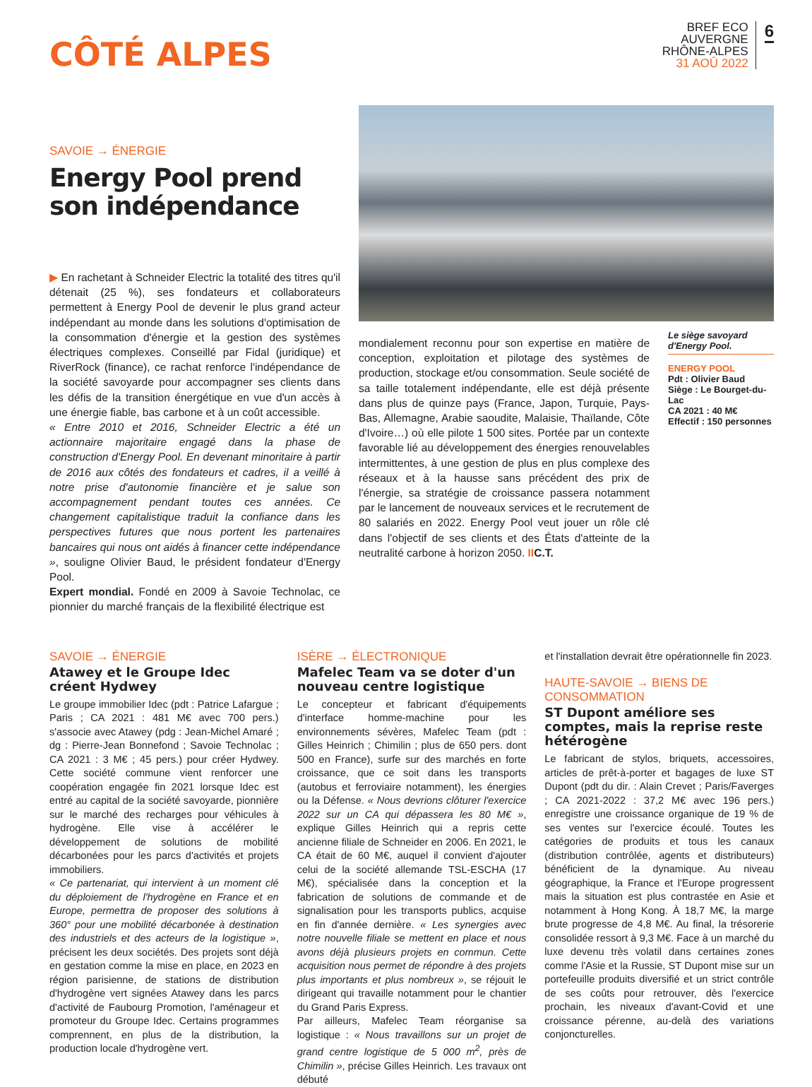CÔTÉ ALPES
BREF ECO
AUVERGNE
RHÔNE-ALPES
31 AOÛ 2022
6
SAVOIE → ÉNERGIE
Energy Pool prend son indépendance
▶ En rachetant à Schneider Electric la totalité des titres qu'il détenait (25 %), ses fondateurs et collaborateurs permettent à Energy Pool de devenir le plus grand acteur indépendant au monde dans les solutions d'optimisation de la consommation d'énergie et la gestion des systèmes électriques complexes. Conseillé par Fidal (juridique) et RiverRock (finance), ce rachat renforce l'indépendance de la société savoyarde pour accompagner ses clients dans les défis de la transition énergétique en vue d'un accès à une énergie fiable, bas carbone et à un coût accessible.
« Entre 2010 et 2016, Schneider Electric a été un actionnaire majoritaire engagé dans la phase de construction d'Energy Pool. En devenant minoritaire à partir de 2016 aux côtés des fondateurs et cadres, il a veillé à notre prise d'autonomie financière et je salue son accompagnement pendant toutes ces années. Ce changement capitalistique traduit la confiance dans les perspectives futures que nous portent les partenaires bancaires qui nous ont aidés à financer cette indépendance », souligne Olivier Baud, le président fondateur d'Energy Pool.
Expert mondial. Fondé en 2009 à Savoie Technolac, ce pionnier du marché français de la flexibilité électrique est
mondialement reconnu pour son expertise en matière de conception, exploitation et pilotage des systèmes de production, stockage et/ou consommation. Seule société de sa taille totalement indépendante, elle est déjà présente dans plus de quinze pays (France, Japon, Turquie, Pays-Bas, Allemagne, Arabie saoudite, Malaisie, Thaïlande, Côte d'Ivoire…) où elle pilote 1 500 sites. Portée par un contexte favorable lié au développement des énergies renouvelables intermittentes, à une gestion de plus en plus complexe des réseaux et à la hausse sans précédent des prix de l'énergie, sa stratégie de croissance passera notamment par le lancement de nouveaux services et le recrutement de 80 salariés en 2022. Energy Pool veut jouer un rôle clé dans l'objectif de ses clients et des États d'atteinte de la neutralité carbone à horizon 2050. II C.T.
Le siège savoyard d'Energy Pool.
ENERGY POOL
Pdt : Olivier Baud
Siège : Le Bourget-du-Lac
CA 2021 : 40 M€
Effectif : 150 personnes
SAVOIE → ÉNERGIE
Atawey et le Groupe Idec créent Hydwey
Le groupe immobilier Idec (pdt : Patrice Lafargue ; Paris ; CA 2021 : 481 M€ avec 700 pers.) s'associe avec Atawey (pdg : Jean-Michel Amaré ; dg : Pierre-Jean Bonnefond ; Savoie Technolac ; CA 2021 : 3 M€ ; 45 pers.) pour créer Hydwey. Cette société commune vient renforcer une coopération engagée fin 2021 lorsque Idec est entré au capital de la société savoyarde, pionnière sur le marché des recharges pour véhicules à hydrogène. Elle vise à accélérer le développement de solutions de mobilité décarbonées pour les parcs d'activités et projets immobiliers.
« Ce partenariat, qui intervient à un moment clé du déploiement de l'hydrogène en France et en Europe, permettra de proposer des solutions à 360° pour une mobilité décarbonée à destination des industriels et des acteurs de la logistique », précisent les deux sociétés. Des projets sont déjà en gestation comme la mise en place, en 2023 en région parisienne, de stations de distribution d'hydrogène vert signées Atawey dans les parcs d'activité de Faubourg Promotion, l'aménageur et promoteur du Groupe Idec. Certains programmes comprennent, en plus de la distribution, la production locale d'hydrogène vert.
ISÈRE → ÉLECTRONIQUE
Mafelec Team va se doter d'un nouveau centre logistique
Le concepteur et fabricant d'équipements d'interface homme-machine pour les environnements sévères, Mafelec Team (pdt : Gilles Heinrich ; Chimilin ; plus de 650 pers. dont 500 en France), surfe sur des marchés en forte croissance, que ce soit dans les transports (autobus et ferroviaire notamment), les énergies ou la Défense. « Nous devrions clôturer l'exercice 2022 sur un CA qui dépassera les 80 M€ », explique Gilles Heinrich qui a repris cette ancienne filiale de Schneider en 2006. En 2021, le CA était de 60 M€, auquel il convient d'ajouter celui de la société allemande TSL-ESCHA (17 M€), spécialisée dans la conception et la fabrication de solutions de commande et de signalisation pour les transports publics, acquise en fin d'année dernière. « Les synergies avec notre nouvelle filiale se mettent en place et nous avons déjà plusieurs projets en commun. Cette acquisition nous permet de répondre à des projets plus importants et plus nombreux », se réjouit le dirigeant qui travaille notamment pour le chantier du Grand Paris Express.
Par ailleurs, Mafelec Team réorganise sa logistique : « Nous travaillons sur un projet de grand centre logistique de 5 000 m<sup>2</sup>, près de Chimilin », précise Gilles Heinrich. Les travaux ont débuté
et l'installation devrait être opérationnelle fin 2023.
HAUTE-SAVOIE → BIENS DE CONSOMMATION
ST Dupont améliore ses comptes, mais la reprise reste hétérogène
Le fabricant de stylos, briquets, accessoires, articles de prêt-à-porter et bagages de luxe ST Dupont (pdt du dir. : Alain Crevet ; Paris/Faverges ; CA 2021-2022 : 37,2 M€ avec 196 pers.) enregistre une croissance organique de 19 % de ses ventes sur l'exercice écoulé. Toutes les catégories de produits et tous les canaux (distribution contrôlée, agents et distributeurs) bénéficient de la dynamique. Au niveau géographique, la France et l'Europe progressent mais la situation est plus contrastée en Asie et notamment à Hong Kong. À 18,7 M€, la marge brute progresse de 4,8 M€. Au final, la trésorerie consolidée ressort à 9,3 M€. Face à un marché du luxe devenu très volatil dans certaines zones comme l'Asie et la Russie, ST Dupont mise sur un portefeuille produits diversifié et un strict contrôle de ses coûts pour retrouver, dès l'exercice prochain, les niveaux d'avant-Covid et une croissance pérenne, au-delà des variations conjoncturelles.